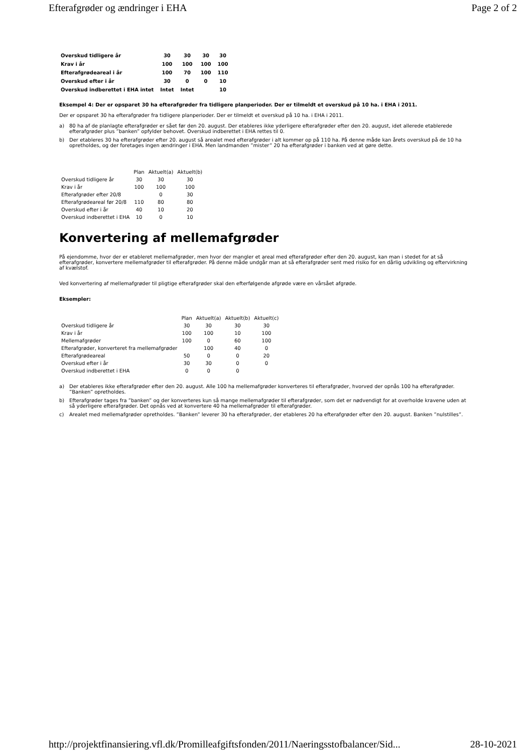Efterafgrøder og ændringer i EHA Page 2 of 2
| Overskud tidligere år | 30 | 30 | 30 | 30 |
| Krav i år | 100 | 100 | 100 | 100 |
| Efterafgrødeareal i år | 100 | 70 | 100 | 110 |
| Overskud efter i år | 30 | 0 | 0 | 10 |
| Overskud indberettet i EHA intet | Intet | Intet | | 10 |
Eksempel 4: Der er opsparet 30 ha efterafgrøder fra tidligere planperioder. Der er tilmeldt et overskud på 10 ha. i EHA i 2011.
Der er opsparet 30 ha efterafgrøder fra tidligere planperioder. Der er tilmeldt et overskud på 10 ha. i EHA i 2011.
a) 80 ha af de planlagte efterafgrøder er sået før den 20. august. Der etableres ikke yderligere efterafgrøder efter den 20. august, idet allerede etablerede efterafgrøder plus ”banken” opfylder behovet. Overskud indberettet i EHA rettes til 0.
b) Der etableres 30 ha efterafgrøder efter 20. august så arealet med efterafgrøder i alt kommer op på 110 ha. På denne måde kan årets overskud på de 10 ha opretholdes, og der foretages ingen ændringer i EHA. Men landmanden ”mister” 20 ha efterafgrøder i banken ved at gøre dette.
| | Plan | Aktuelt(a) | Aktuelt(b) |
| --- | --- | --- | --- |
| Overskud tidligere år | 30 | 30 | 30 |
| Krav i år | 100 | 100 | 100 |
| Efterafgrøder efter 20/8 | | 0 | 30 |
| Efterafgrødeareal før 20/8 | 110 | 80 | 80 |
| Overskud efter i år | 40 | 10 | 20 |
| Overskud indberettet i EHA | 10 | 0 | 10 |
Konvertering af mellemafgrøder
På ejendomme, hvor der er etableret mellemafgrøder, men hvor der mangler et areal med efterafgrøder efter den 20. august, kan man i stedet for at så efterafgrøder, konvertere mellemafgrøder til efterafgrøder. På denne måde undgår man at så efterafgrøder sent med risiko for en dårlig udvikling og eftervirkning af kvælstof.
Ved konvertering af mellemafgrøder til pligtige efterafgrøder skal den efterfølgende afgrøde være en vårsået afgrøde.
Eksempler:
| | Plan | Aktuelt(a) | Aktuelt(b) | Aktuelt(c) |
| --- | --- | --- | --- | --- |
| Overskud tidligere år | 30 | 30 | 30 | 30 |
| Krav i år | 100 | 100 | 10 | 100 |
| Mellemafgrøder | 100 | 0 | 60 | 100 |
| Efterafgrøder, konverteret fra mellemafgrøder | | 100 | 40 | 0 |
| Efterafgrødeareal | 50 | 0 | 0 | 20 |
| Overskud efter i år | 30 | 30 | 0 | 0 |
| Overskud indberettet i EHA | 0 | 0 | 0 | |
a) Der etableres ikke efterafgrøder efter den 20. august. Alle 100 ha mellemafgrøder konverteres til efterafgrøder, hvorved der opnås 100 ha efterafgrøder. ”Banken” opretholdes.
b) Efterafgrøder tages fra ”banken” og der konverteres kun så mange mellemafgrøder til efterafgrøder, som det er nødvendigt for at overholde kravene uden at så yderligere efterafgrøder. Det opnås ved at konvertere 40 ha mellemafgrøder til efterafgrøder.
c) Arealet med mellemafgrøder opretholdes. ”Banken” leverer 30 ha efterafgrøder, der etableres 20 ha efterafgrøder efter den 20. august. Banken ”nulstilles”.
http://projektfinansiering.vfl.dk/Promilleafgiftsfonden/2011/Naeringsstofbalancer/Sid... 28-10-2021